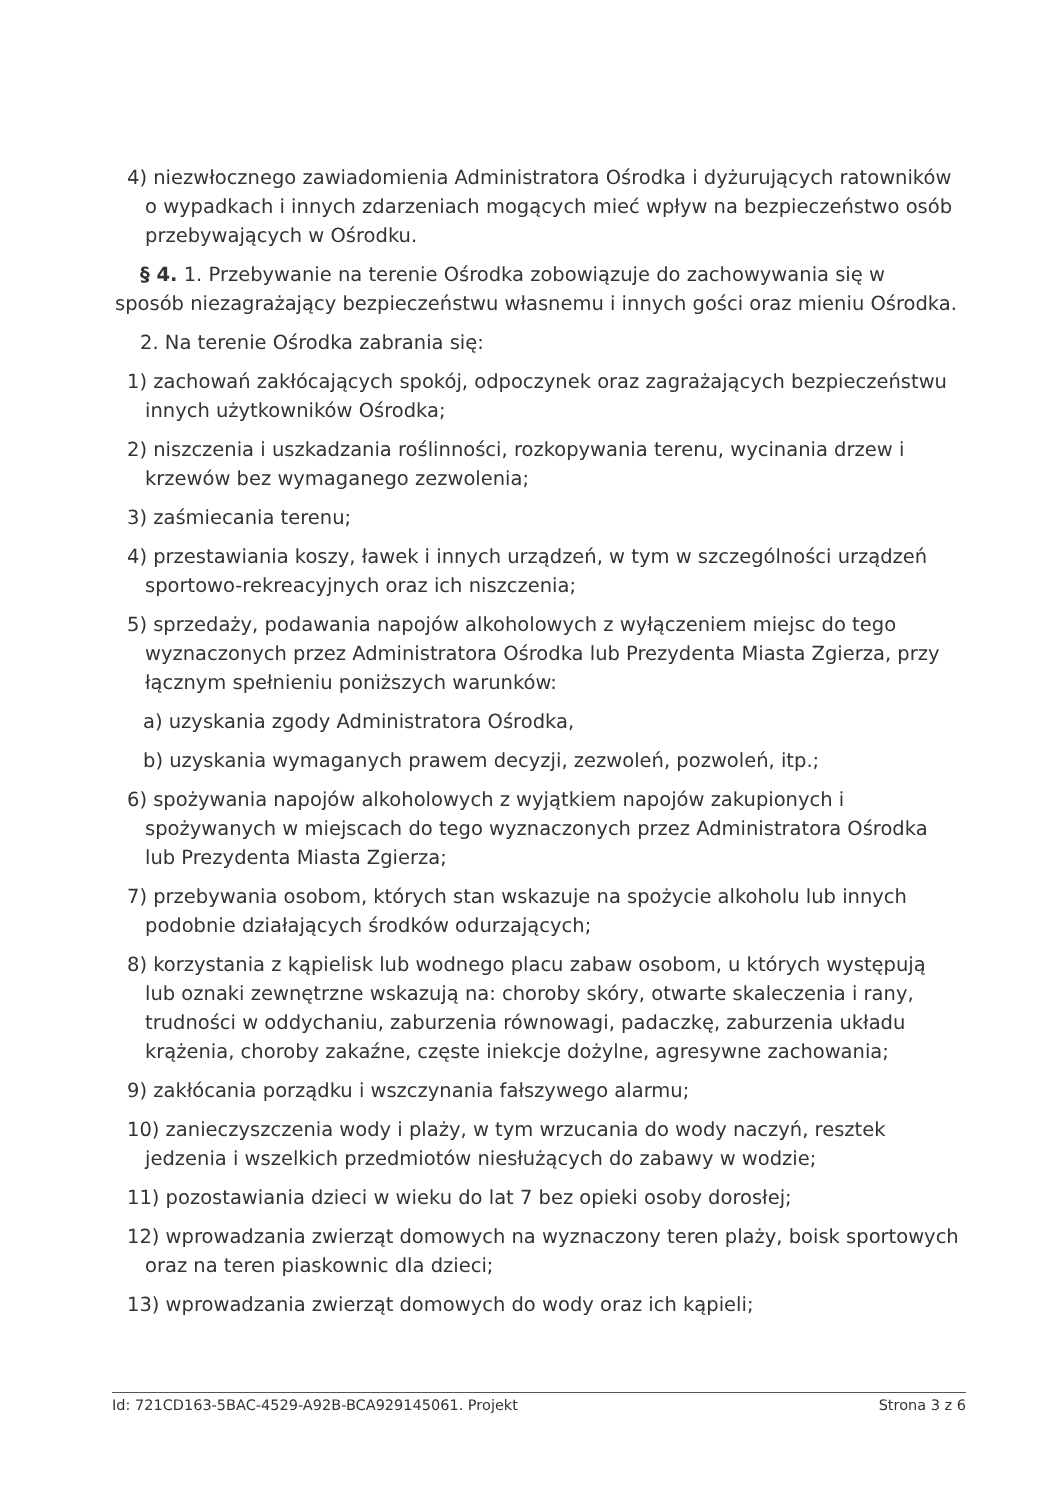4) niezwłocznego zawiadomienia Administratora Ośrodka i dyżurujących ratowników o wypadkach i innych zdarzeniach mogących mieć wpływ na bezpieczeństwo osób przebywających w Ośrodku.
§ 4. 1. Przebywanie na terenie Ośrodka zobowiązuje do zachowywania się w sposób niezagrażający bezpieczeństwu własnemu i innych gości oraz mieniu Ośrodka.
2. Na terenie Ośrodka zabrania się:
1) zachowań zakłócających spokój, odpoczynek oraz zagrażających bezpieczeństwu innych użytkowników Ośrodka;
2) niszczenia i uszkadzania roślinności, rozkopywania terenu, wycinania drzew i krzewów bez wymaganego zezwolenia;
3) zaśmiecania terenu;
4) przestawiania koszy, ławek i innych urządzeń, w tym w szczególności urządzeń sportowo-rekreacyjnych oraz ich niszczenia;
5) sprzedaży, podawania napojów alkoholowych z wyłączeniem miejsc do tego wyznaczonych przez Administratora Ośrodka lub Prezydenta Miasta Zgierza, przy łącznym spełnieniu poniższych warunków:
a) uzyskania zgody Administratora Ośrodka,
b) uzyskania wymaganych prawem decyzji, zezwoleń, pozwoleń, itp.;
6) spożywania napojów alkoholowych z wyjątkiem napojów zakupionych i spożywanych w miejscach do tego wyznaczonych przez Administratora Ośrodka lub Prezydenta Miasta Zgierza;
7) przebywania osobom, których stan wskazuje na spożycie alkoholu lub innych podobnie działających środków odurzających;
8) korzystania z kąpielisk lub wodnego placu zabaw osobom, u których występują lub oznaki zewnętrzne wskazują na: choroby skóry, otwarte skaleczenia i rany, trudności w oddychaniu, zaburzenia równowagi, padaczkę, zaburzenia układu krążenia, choroby zakaźne, częste iniekcje dożylne, agresywne zachowania;
9) zakłócania porządku i wszczynania fałszywego alarmu;
10) zanieczyszczenia wody i plaży, w tym wrzucania do wody naczyń, resztek jedzenia i wszelkich przedmiotów niesłużących do zabawy w wodzie;
11) pozostawiania dzieci w wieku do lat 7 bez opieki osoby dorosłej;
12) wprowadzania zwierząt domowych na wyznaczony teren plaży, boisk sportowych oraz na teren piaskownic dla dzieci;
13) wprowadzania zwierząt domowych do wody oraz ich kąpieli;
Id: 721CD163-5BAC-4529-A92B-BCA929145061. Projekt Strona 3 z 6